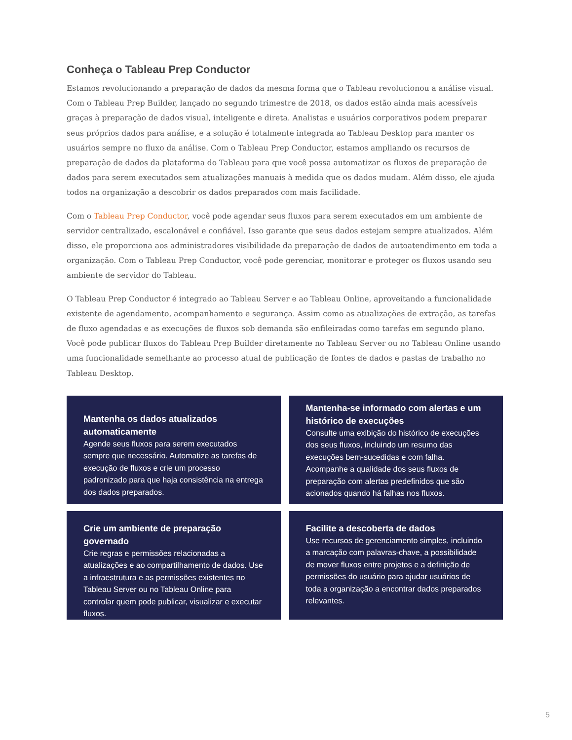Conheça o Tableau Prep Conductor
Estamos revolucionando a preparação de dados da mesma forma que o Tableau revolucionou a análise visual. Com o Tableau Prep Builder, lançado no segundo trimestre de 2018, os dados estão ainda mais acessíveis graças à preparação de dados visual, inteligente e direta. Analistas e usuários corporativos podem preparar seus próprios dados para análise, e a solução é totalmente integrada ao Tableau Desktop para manter os usuários sempre no fluxo da análise. Com o Tableau Prep Conductor, estamos ampliando os recursos de preparação de dados da plataforma do Tableau para que você possa automatizar os fluxos de preparação de dados para serem executados sem atualizações manuais à medida que os dados mudam. Além disso, ele ajuda todos na organização a descobrir os dados preparados com mais facilidade.
Com o Tableau Prep Conductor, você pode agendar seus fluxos para serem executados em um ambiente de servidor centralizado, escalonável e confiável. Isso garante que seus dados estejam sempre atualizados. Além disso, ele proporciona aos administradores visibilidade da preparação de dados de autoatendimento em toda a organização. Com o Tableau Prep Conductor, você pode gerenciar, monitorar e proteger os fluxos usando seu ambiente de servidor do Tableau.
O Tableau Prep Conductor é integrado ao Tableau Server e ao Tableau Online, aproveitando a funcionalidade existente de agendamento, acompanhamento e segurança. Assim como as atualizações de extração, as tarefas de fluxo agendadas e as execuções de fluxos sob demanda são enfileiradas como tarefas em segundo plano. Você pode publicar fluxos do Tableau Prep Builder diretamente no Tableau Server ou no Tableau Online usando uma funcionalidade semelhante ao processo atual de publicação de fontes de dados e pastas de trabalho no Tableau Desktop.
Mantenha os dados atualizados automaticamente
Agende seus fluxos para serem executados sempre que necessário. Automatize as tarefas de execução de fluxos e crie um processo padronizado para que haja consistência na entrega dos dados preparados.
Mantenha-se informado com alertas e um histórico de execuções
Consulte uma exibição do histórico de execuções dos seus fluxos, incluindo um resumo das execuções bem-sucedidas e com falha. Acompanhe a qualidade dos seus fluxos de preparação com alertas predefinidos que são acionados quando há falhas nos fluxos.
Crie um ambiente de preparação governado
Crie regras e permissões relacionadas a atualizações e ao compartilhamento de dados. Use a infraestrutura e as permissões existentes no Tableau Server ou no Tableau Online para controlar quem pode publicar, visualizar e executar fluxos.
Facilite a descoberta de dados
Use recursos de gerenciamento simples, incluindo a marcação com palavras-chave, a possibilidade de mover fluxos entre projetos e a definição de permissões do usuário para ajudar usuários de toda a organização a encontrar dados preparados relevantes.
5